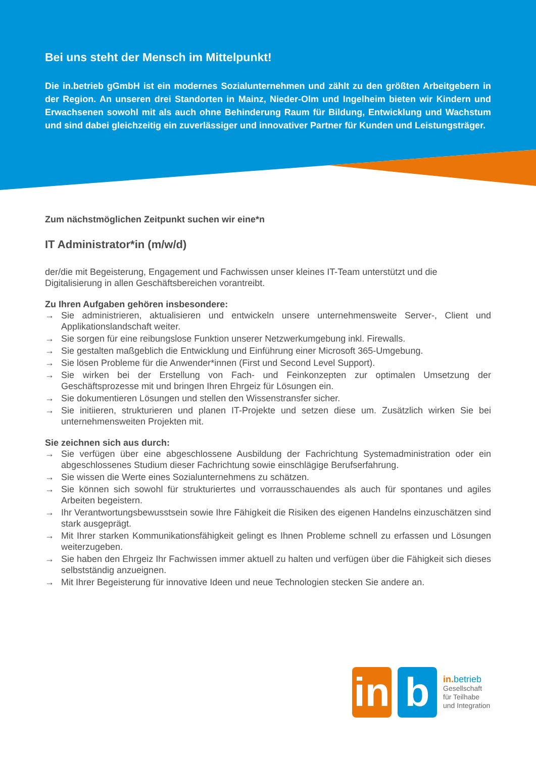Bei uns steht der Mensch im Mittelpunkt!
Die in.betrieb gGmbH ist ein modernes Sozialunternehmen und zählt zu den größten Arbeitgebern in der Region. An unseren drei Standorten in Mainz, Nieder-Olm und Ingelheim bieten wir Kindern und Erwachsenen sowohl mit als auch ohne Behinderung Raum für Bildung, Entwicklung und Wachstum und sind dabei gleichzeitig ein zuverlässiger und innovativer Partner für Kunden und Leistungsträger.
Zum nächstmöglichen Zeitpunkt suchen wir eine*n
IT Administrator*in (m/w/d)
der/die mit Begeisterung, Engagement und Fachwissen unser kleines IT-Team unterstützt und die Digitalisierung in allen Geschäftsbereichen vorantreibt.
Zu Ihren Aufgaben gehören insbesondere:
→ Sie administrieren, aktualisieren und entwickeln unsere unternehmensweite Server-, Client und Applikationslandschaft weiter.
→ Sie sorgen für eine reibungslose Funktion unserer Netzwerkumgebung inkl. Firewalls.
→ Sie gestalten maßgeblich die Entwicklung und Einführung einer Microsoft 365-Umgebung.
→ Sie lösen Probleme für die Anwender*innen (First und Second Level Support).
→ Sie wirken bei der Erstellung von Fach- und Feinkonzepten zur optimalen Umsetzung der Geschäftsprozesse mit und bringen Ihren Ehrgeiz für Lösungen ein.
→ Sie dokumentieren Lösungen und stellen den Wissenstransfer sicher.
→ Sie initiieren, strukturieren und planen IT-Projekte und setzen diese um. Zusätzlich wirken Sie bei unternehmensweiten Projekten mit.
Sie zeichnen sich aus durch:
→ Sie verfügen über eine abgeschlossene Ausbildung der Fachrichtung Systemadministration oder ein abgeschlossenes Studium dieser Fachrichtung sowie einschlägige Berufserfahrung.
→ Sie wissen die Werte eines Sozialunternehmens zu schätzen.
→ Sie können sich sowohl für strukturiertes und vorrausschauendes als auch für spontanes und agiles Arbeiten begeistern.
→ Ihr Verantwortungsbewusstsein sowie Ihre Fähigkeit die Risiken des eigenen Handelns einzuschätzen sind stark ausgeprägt.
→ Mit Ihrer starken Kommunikationsfähigkeit gelingt es Ihnen Probleme schnell zu erfassen und Lösungen weiterzugeben.
→ Sie haben den Ehrgeiz Ihr Fachwissen immer aktuell zu halten und verfügen über die Fähigkeit sich dieses selbstständig anzueignen.
→ Mit Ihrer Begeisterung für innovative Ideen und neue Technologien stecken Sie andere an.
in
b
in. betrieb
Gesellschaft
für Teilhabe
und Integration